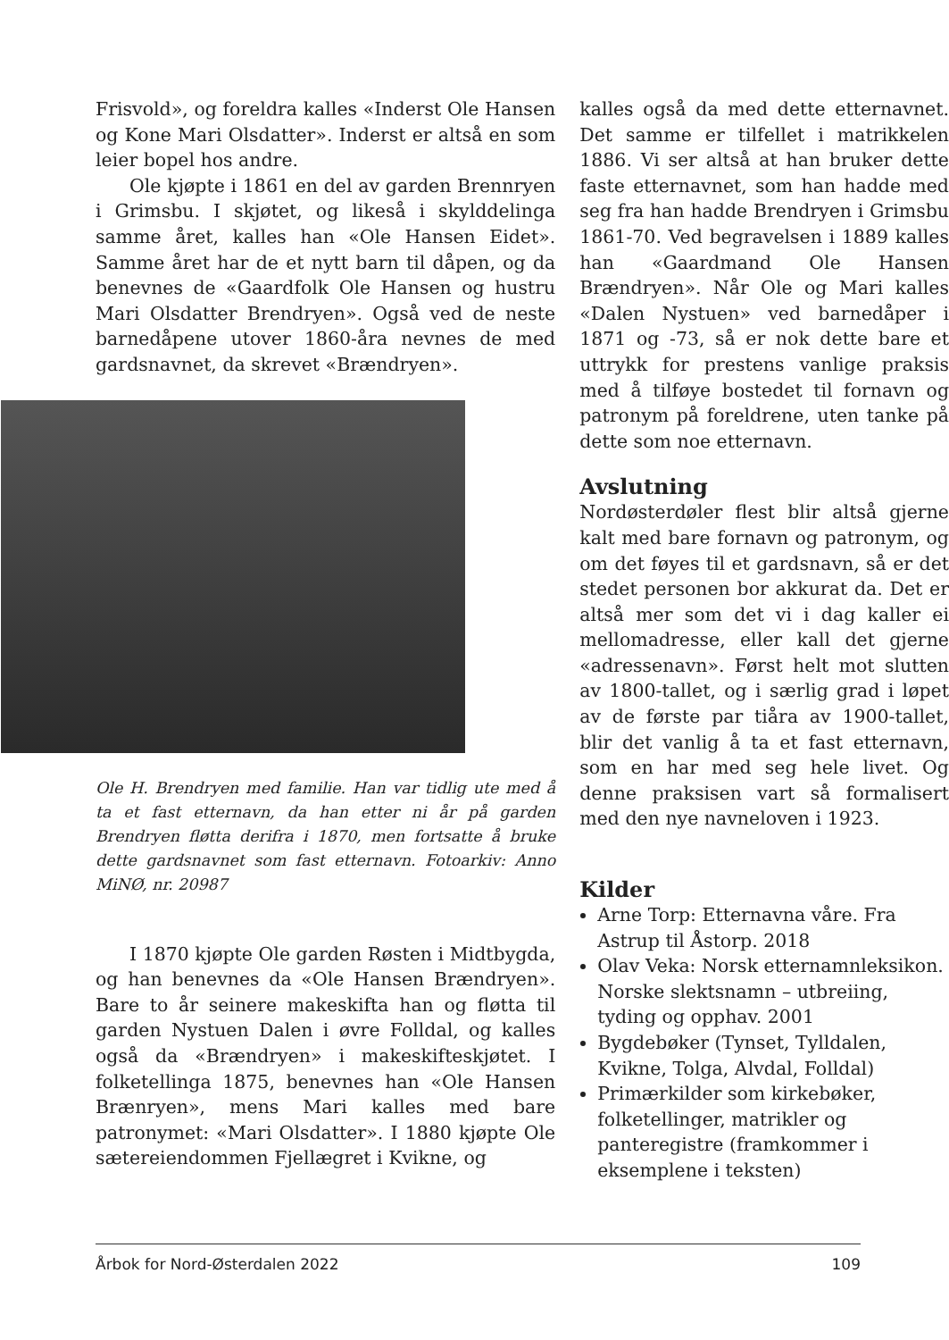Frisvold», og foreldra kalles «Inderst Ole Hansen og Kone Mari Olsdatter». Inderst er altså en som leier bopel hos andre.
Ole kjøpte i 1861 en del av garden Brennryen i Grimsbu. I skjøtet, og likeså i skylddelinga samme året, kalles han «Ole Hansen Eidet». Samme året har de et nytt barn til dåpen, og da benevnes de «Gaardfolk Ole Hansen og hustru Mari Olsdatter Brendryen». Også ved de neste barnedåpene utover 1860-åra nevnes de med gardsnavnet, da skrevet «Brændryen».
Ole H. Brendryen med familie. Han var tidlig ute med å ta et fast etternavn, da han etter ni år på garden Brendryen fløtta derifra i 1870, men fortsatte å bruke dette gardsnavnet som fast etternavn. Fotoarkiv: Anno MiNØ, nr. 20987
I 1870 kjøpte Ole garden Røsten i Midtbygda, og han benevnes da «Ole Hansen Brændryen». Bare to år seinere makeskifta han og fløtta til garden Nystuen Dalen i øvre Folldal, og kalles også da «Brændryen» i makeskifteskjøtet. I folketellinga 1875, benevnes han «Ole Hansen Brænryen», mens Mari kalles med bare patronymet: «Mari Olsdatter». I 1880 kjøpte Ole sætereiendommen Fjellægret i Kvikne, og
kalles også da med dette etternavnet. Det samme er tilfellet i matrikkelen 1886. Vi ser altså at han bruker dette faste etternavnet, som han hadde med seg fra han hadde Brendryen i Grimsbu 1861-70. Ved begravelsen i 1889 kalles han «Gaardmand Ole Hansen Brændryen». Når Ole og Mari kalles «Dalen Nystuen» ved barnedåper i 1871 og -73, så er nok dette bare et uttrykk for prestens vanlige praksis med å tilføye bostedet til fornavn og patronym på foreldrene, uten tanke på dette som noe etternavn.
Avslutning
Nordøsterdøler flest blir altså gjerne kalt med bare fornavn og patronym, og om det føyes til et gardsnavn, så er det stedet personen bor akkurat da. Det er altså mer som det vi i dag kaller ei mellomadresse, eller kall det gjerne «adressenavn». Først helt mot slutten av 1800-tallet, og i særlig grad i løpet av de første par tiåra av 1900-tallet, blir det vanlig å ta et fast etternavn, som en har med seg hele livet. Og denne praksisen vart så formalisert med den nye navneloven i 1923.
Kilder
Arne Torp: Etternavna våre. Fra Astrup til Åstorp. 2018
Olav Veka: Norsk etternamnleksikon. Norske slektsnamn – utbreiing, tyding og opphav. 2001
Bygdebøker (Tynset, Tylldalen, Kvikne, Tolga, Alvdal, Folldal)
Primærkilder som kirkebøker, folketellinger, matrikler og panteregistre (framkommer i eksemplene i teksten)
Årbok for Nord-Østerdalen 2022 109